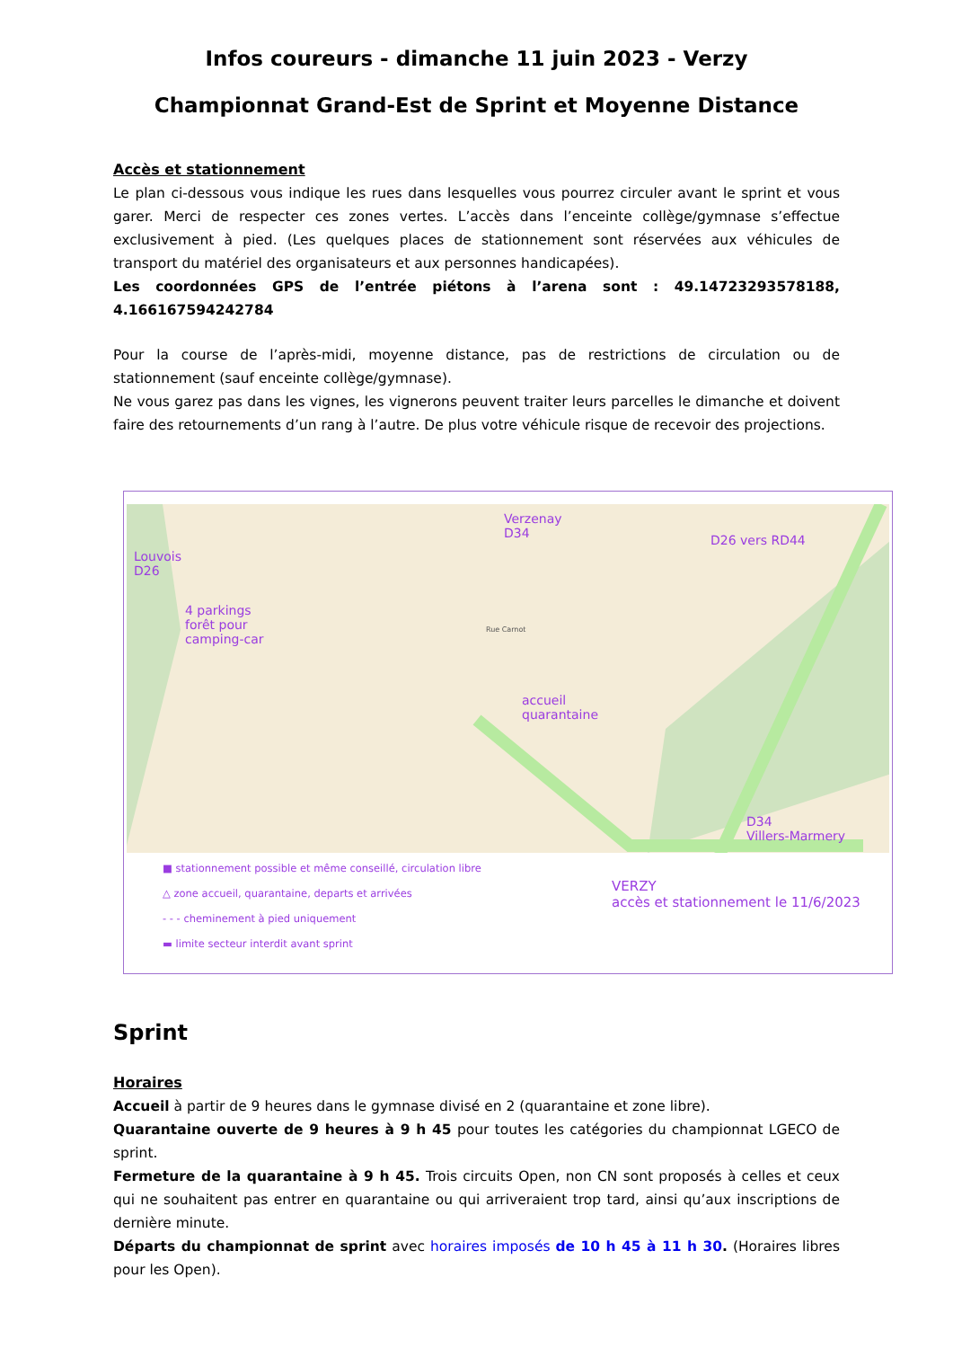Infos coureurs - dimanche 11 juin 2023 - Verzy
Championnat Grand-Est de Sprint et Moyenne Distance
Accès et stationnement
Le plan ci-dessous vous indique les rues dans lesquelles vous pourrez circuler avant le sprint et vous garer. Merci de respecter ces zones vertes. L’accès dans l’enceinte collège/gymnase s’effectue exclusivement à pied. (Les quelques places de stationnement sont réservées aux véhicules de transport du matériel des organisateurs et aux personnes handicapées).
Les coordonnées GPS de l’entrée piétons à l’arena sont : 49.14723293578188, 4.166167594242784
Pour la course de l’après-midi, moyenne distance, pas de restrictions de circulation ou de stationnement (sauf enceinte collège/gymnase).
Ne vous garez pas dans les vignes, les vignerons peuvent traiter leurs parcelles le dimanche et doivent faire des retournements d’un rang à l’autre. De plus votre véhicule risque de recevoir des projections.
Louvois
D26
4 parkings
forêt pour
camping-car
Verzenay
D34
D26 vers RD44
accueil
quarantaine
D34
Villers-Marmery
Rue Carnot
■ stationnement possible et même conseillé, circulation libre
△ zone accueil, quarantaine, departs et arrivées
- - - cheminement à pied uniquement
▬ limite secteur interdit avant sprint
VERZY
accès et stationnement le 11/6/2023
Sprint
Horaires
Accueil à partir de 9 heures dans le gymnase divisé en 2 (quarantaine et zone libre).
Quarantaine ouverte de 9 heures à 9 h 45 pour toutes les catégories du championnat LGECO de sprint.
Fermeture de la quarantaine à 9 h 45. Trois circuits Open, non CN sont proposés à celles et ceux qui ne souhaitent pas entrer en quarantaine ou qui arriveraient trop tard, ainsi qu’aux inscriptions de dernière minute.
Départs du championnat de sprint avec horaires imposés de 10 h 45 à 11 h 30. (Horaires libres pour les Open).